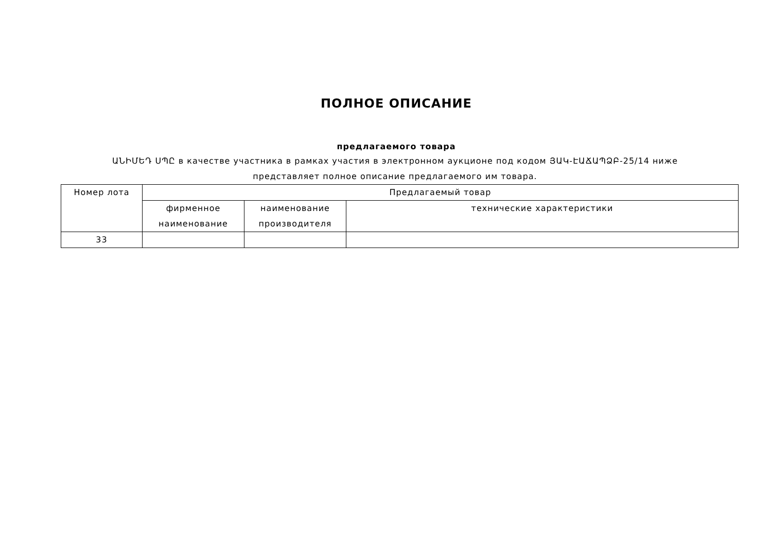ПОЛНОЕ ОПИСАНИЕ
предлагаемого товара
ԱՆԻՄԵԴ ՍՊԸ в качестве участника в рамках участия в электронном аукционе под кодом ՅԱԿ-ԷԱՃԱՊՁԲ-25/14 ниже представляет полное описание предлагаемого им товара.
| Номер лота | Предлагаемый товар | | |
| --- | --- | --- | --- |
| | фирменное наименование | наименование производителя | технические характеристики |
| 33 | | | |